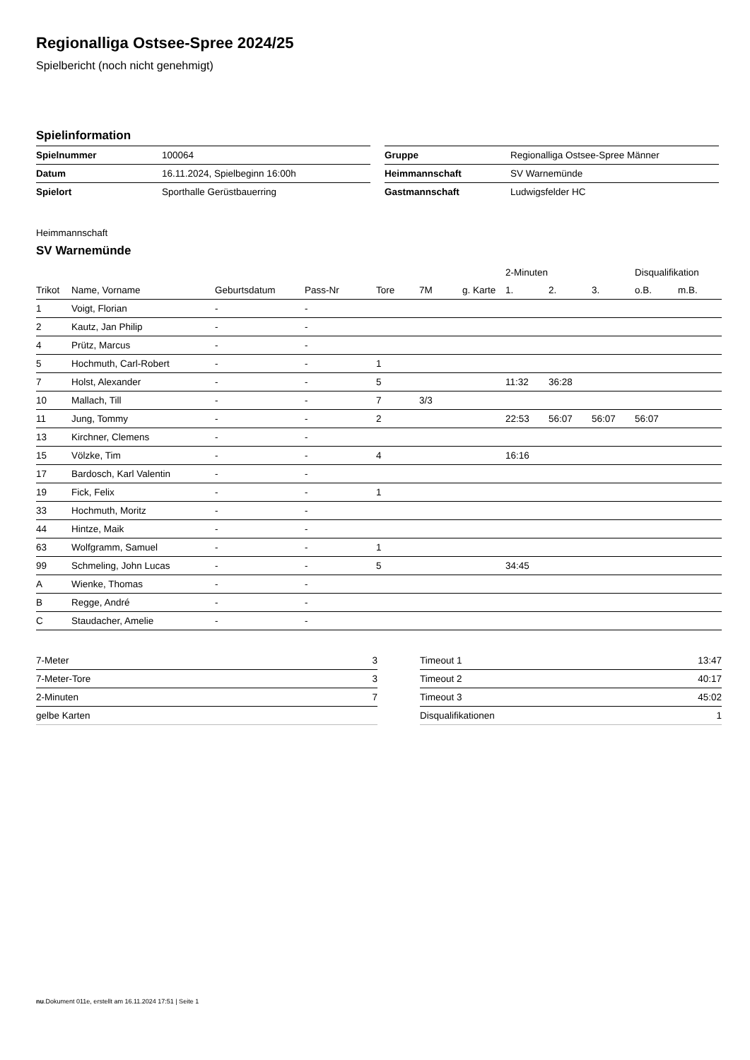Regionalliga Ostsee-Spree 2024/25
Spielbericht (noch nicht genehmigt)
Spielinformation
| Spielnummer | 100064 |
| Datum | 16.11.2024, Spielbeginn 16:00h |
| Spielort | Sporthalle Gerüstbauerring |
| Gruppe | Regionalliga Ostsee-Spree Männer |
| Heimmannschaft | SV Warnemünde |
| Gastmannschaft | Ludwigsfelder HC |
Heimmannschaft
SV Warnemünde
| | | | | | | | 2-Minuten | | | Disqualifikation | |
| --- | --- | --- | --- | --- | --- | --- | --- | --- | --- | --- | --- |
| Trikot | Name, Vorname | Geburtsdatum | Pass-Nr | Tore | 7M | g. Karte | 1. | 2. | 3. | o.B. | m.B. |
| 1 | Voigt, Florian | - | - | | | | | | | | |
| 2 | Kautz, Jan Philip | - | - | | | | | | | | |
| 4 | Prütz, Marcus | - | - | | | | | | | | |
| 5 | Hochmuth, Carl-Robert | - | - | 1 | | | | | | | |
| 7 | Holst, Alexander | - | - | 5 | | | 11:32 | 36:28 | | | |
| 10 | Mallach, Till | - | - | 7 | 3/3 | | | | | | |
| 11 | Jung, Tommy | - | - | 2 | | | 22:53 | 56:07 | 56:07 | 56:07 | |
| 13 | Kirchner, Clemens | - | - | | | | | | | | |
| 15 | Völzke, Tim | - | - | 4 | | | 16:16 | | | | |
| 17 | Bardosch, Karl Valentin | - | - | | | | | | | | |
| 19 | Fick, Felix | - | - | 1 | | | | | | | |
| 33 | Hochmuth, Moritz | - | - | | | | | | | | |
| 44 | Hintze, Maik | - | - | | | | | | | | |
| 63 | Wolfgramm, Samuel | - | - | 1 | | | | | | | |
| 99 | Schmeling, John Lucas | - | - | 5 | | | 34:45 | | | | |
| A | Wienke, Thomas | - | - | | | | | | | | |
| B | Regge, André | - | - | | | | | | | | |
| C | Staudacher, Amelie | - | - | | | | | | | | |
| 7-Meter | 3 |
| 7-Meter-Tore | 3 |
| 2-Minuten | 7 |
| gelbe Karten | |
| Timeout 1 | 13:47 |
| Timeout 2 | 40:17 |
| Timeout 3 | 45:02 |
| Disqualifikationen | 1 |
nu.Dokument 011e, erstellt am 16.11.2024 17:51 | Seite 1